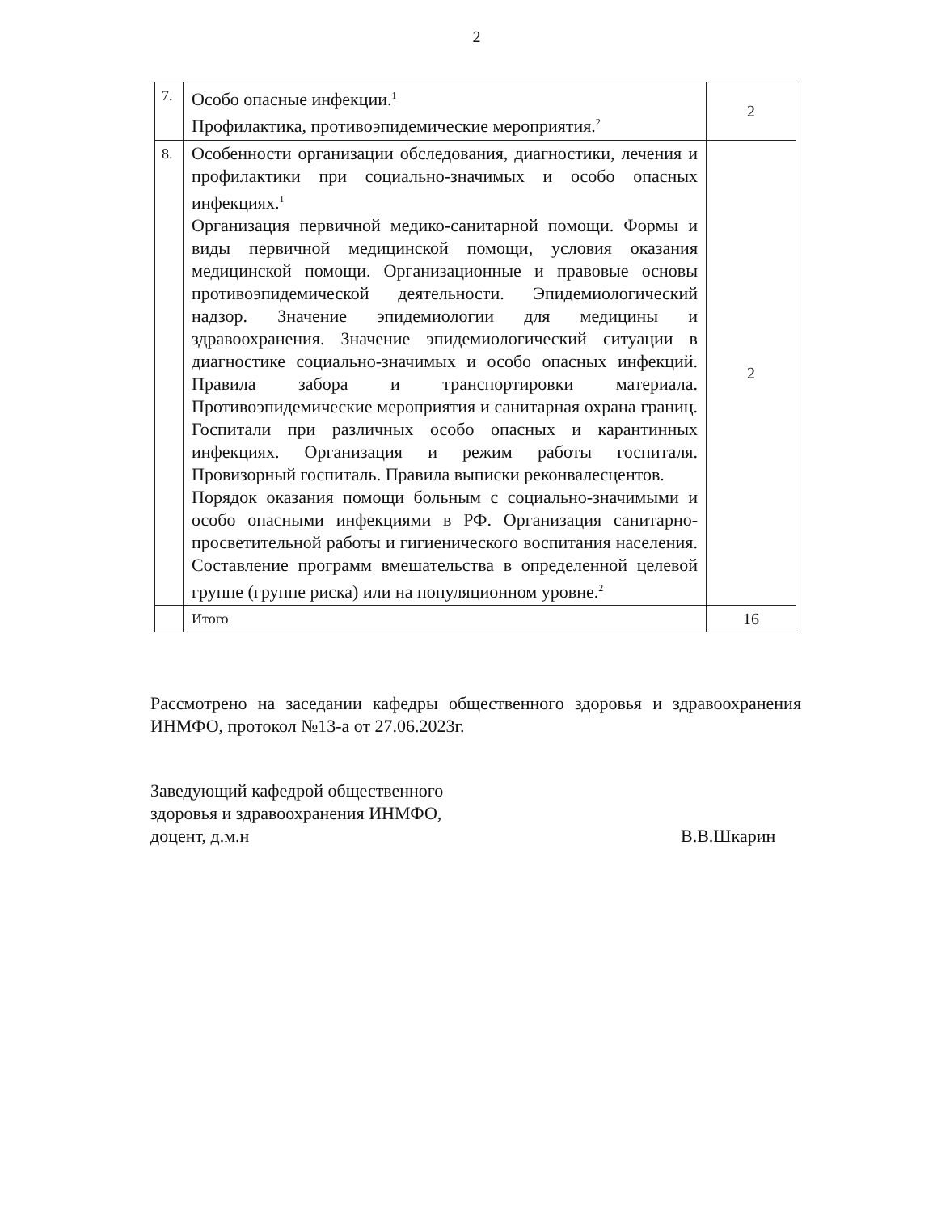2
| 7. | Особо опасные инфекции.<sup>1</sup> Профилактика, противоэпидемические мероприятия.<sup>2</sup> | 2 |
| 8. | Особенности организации обследования, диагностики, лечения и профилактики при социально-значимых и особо опасных инфекциях.<sup>1</sup> Организация первичной медико-санитарной помощи. Формы и виды первичной медицинской помощи, условия оказания медицинской помощи. Организационные и правовые основы противоэпидемической деятельности. Эпидемиологический надзор. Значение эпидемиологии для медицины и здравоохранения. Значение эпидемиологический ситуации в диагностике социально-значимых и особо опасных инфекций. Правила забора и транспортировки материала. Противоэпидемические мероприятия и санитарная охрана границ. Госпитали при различных особо опасных и карантинных инфекциях. Организация и режим работы госпиталя. Провизорный госпиталь. Правила выписки реконвалесцентов. Порядок оказания помощи больным с социально-значимыми и особо опасными инфекциями в РФ. Организация санитарно-просветительной работы и гигиенического воспитания населения. Составление программ вмешательства в определенной целевой группе (группе риска) или на популяционном уровне.<sup>2</sup> | 2 |
| | Итого | 16 |
Рассмотрено на заседании кафедры общественного здоровья и здравоохранения ИНМФО, протокол №13-а от 27.06.2023г.
Заведующий кафедрой общественного
здоровья и здравоохранения ИНМФО,
доцент, д.м.н
В.В.Шкарин